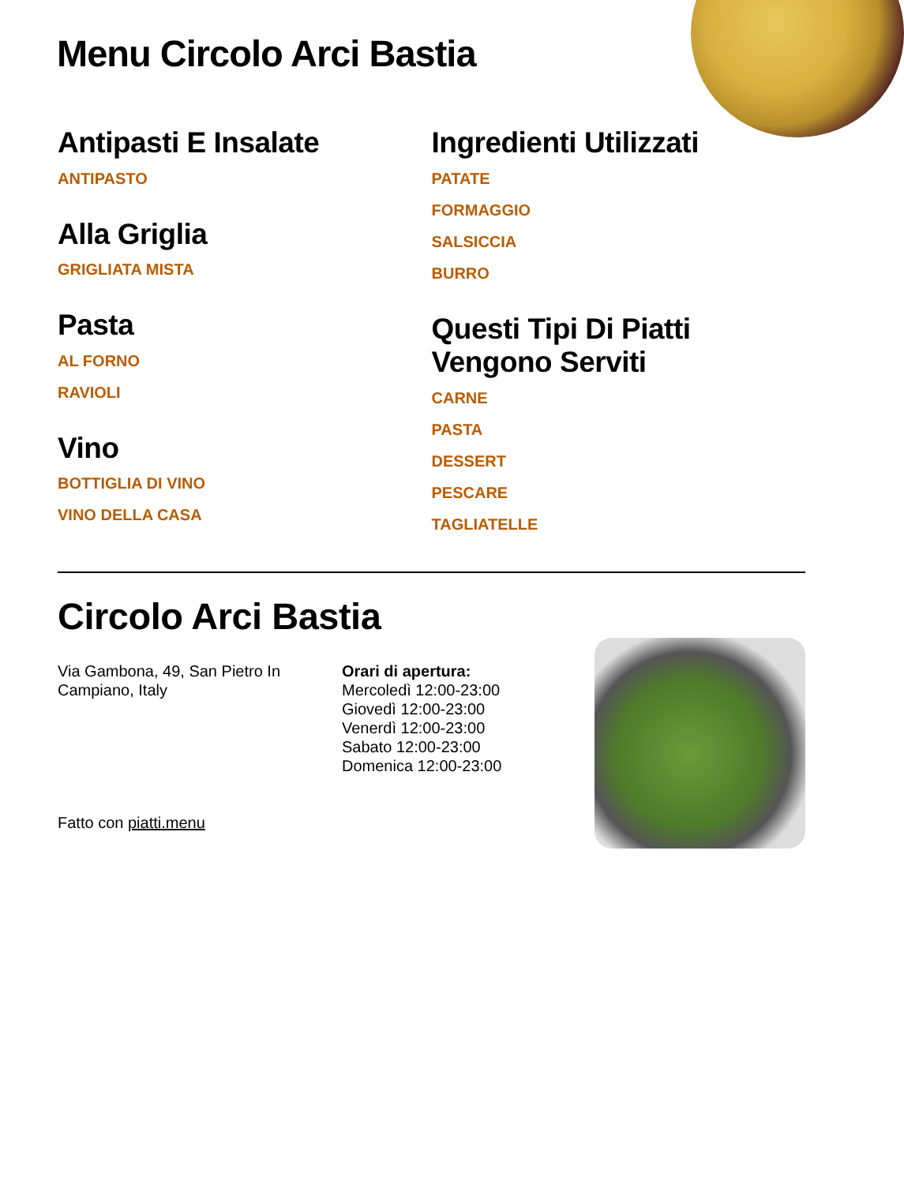Menu Circolo Arci Bastia
Antipasti E Insalate
ANTIPASTO
Alla Griglia
GRIGLIATA MISTA
Pasta
AL FORNO
RAVIOLI
Vino
BOTTIGLIA DI VINO
VINO DELLA CASA
Ingredienti Utilizzati
PATATE
FORMAGGIO
SALSICCIA
BURRO
Questi Tipi Di Piatti Vengono Serviti
CARNE
PASTA
DESSERT
PESCARE
TAGLIATELLE
Circolo Arci Bastia
Via Gambona, 49, San Pietro In Campiano, Italy
Fatto con piatti.menu
Orari di apertura:
Mercoledì 12:00-23:00
Giovedì 12:00-23:00
Venerdì 12:00-23:00
Sabato 12:00-23:00
Domenica 12:00-23:00